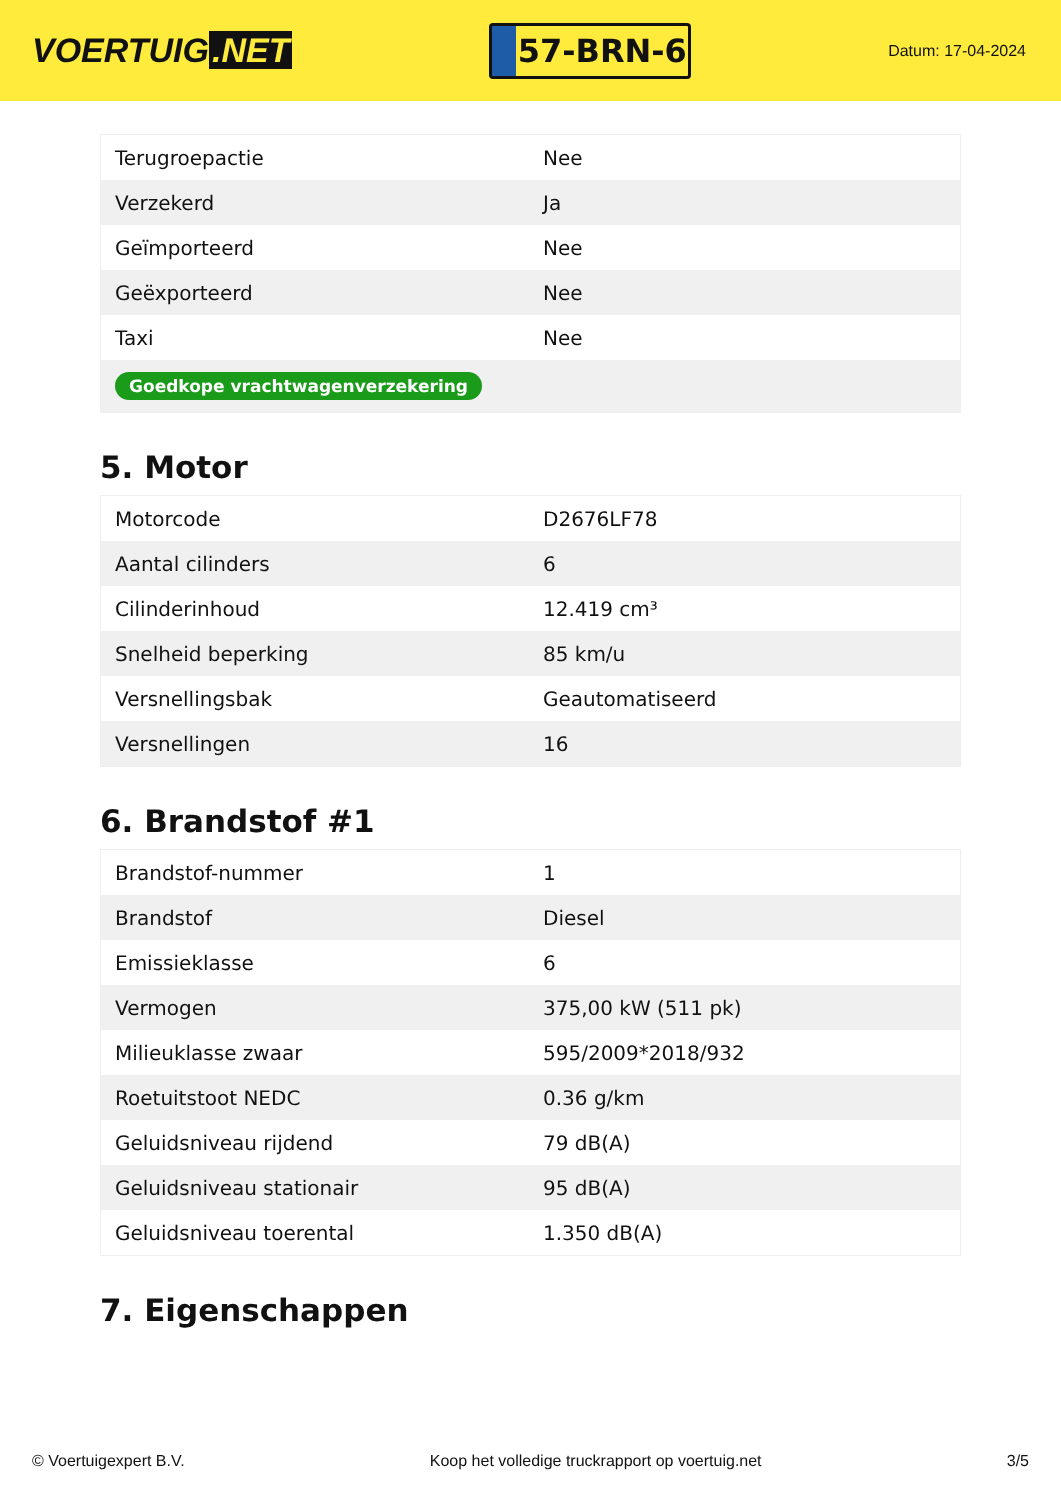VOERTUIG.NET
57-BRN-6
Datum: 17-04-2024
| Terugroepactie | Nee |
| Verzekerd | Ja |
| Geïmporteerd | Nee |
| Geëxporteerd | Nee |
| Taxi | Nee |
| Goedkope vrachtwagenverzekering | |
5. Motor
| Motorcode | D2676LF78 |
| Aantal cilinders | 6 |
| Cilinderinhoud | 12.419 cm³ |
| Snelheid beperking | 85 km/u |
| Versnellingsbak | Geautomatiseerd |
| Versnellingen | 16 |
6. Brandstof #1
| Brandstof-nummer | 1 |
| Brandstof | Diesel |
| Emissieklasse | 6 |
| Vermogen | 375,00 kW (511 pk) |
| Milieuklasse zwaar | 595/2009*2018/932 |
| Roetuitstoot NEDC | 0.36 g/km |
| Geluidsniveau rijdend | 79 dB(A) |
| Geluidsniveau stationair | 95 dB(A) |
| Geluidsniveau toerental | 1.350 dB(A) |
7. Eigenschappen
© Voertuigexpert B.V. Koop het volledige truckrapport op voertuig.net 3/5